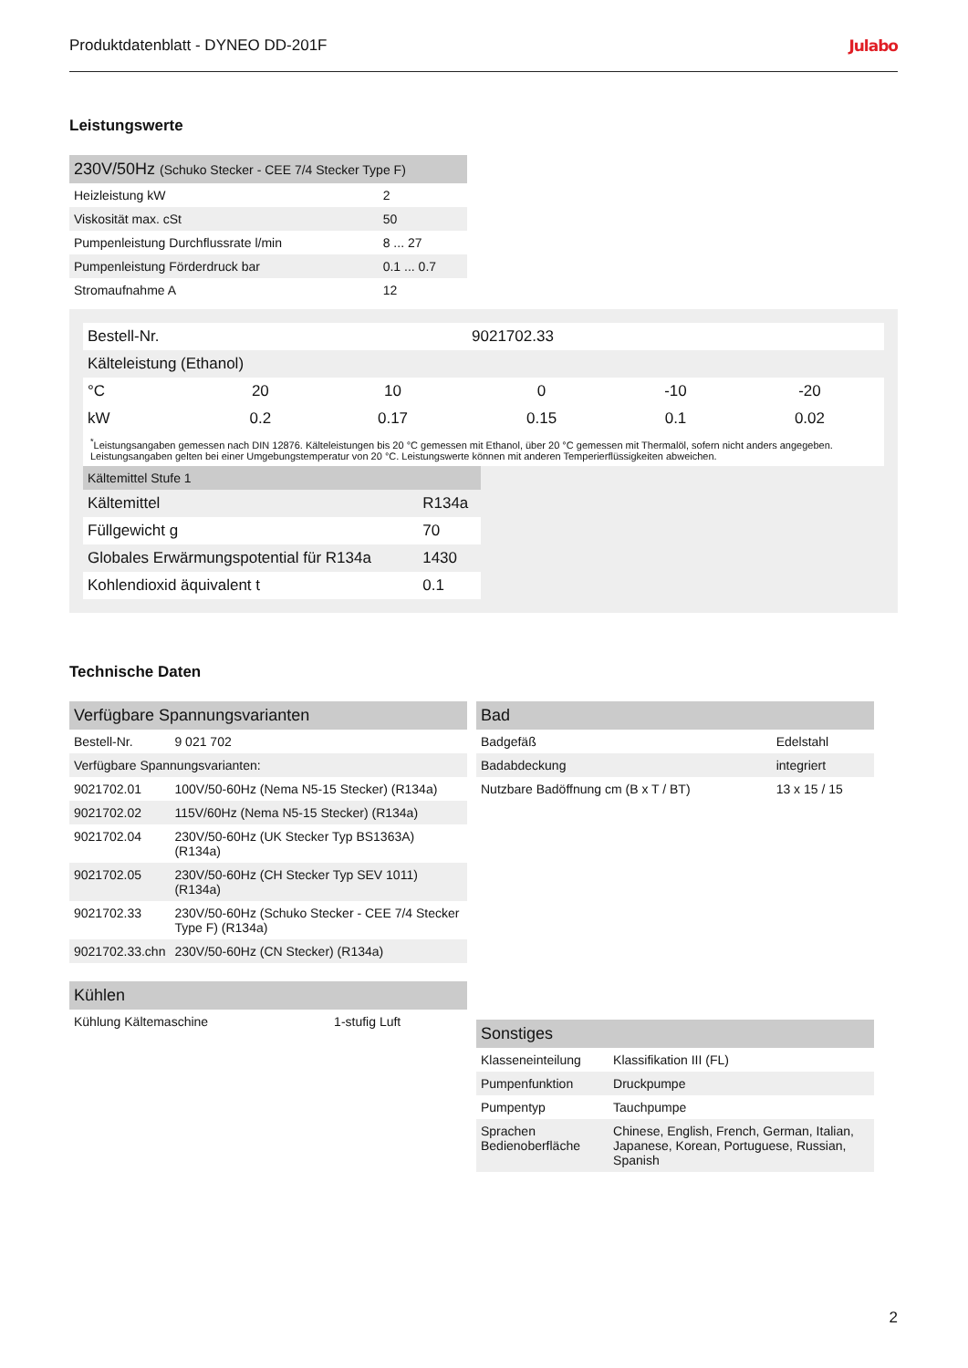Produktdatenblatt - DYNEO DD-201F Julabo
Leistungswerte
| 230V/50Hz (Schuko Stecker - CEE 7/4 Stecker Type F) | |
| --- | --- |
| Heizleistung kW | 2 |
| Viskosität max. cSt | 50 |
| Pumpenleistung Durchflussrate l/min | 8 ... 27 |
| Pumpenleistung Förderdruck bar | 0.1 ... 0.7 |
| Stromaufnahme A | 12 |
| Bestell-Nr. | | | 9021702.33 | | |
| Kälteleistung (Ethanol) | | | | | |
| °C | 20 | 10 | 0 | -10 | -20 |
| kW | 0.2 | 0.17 | 0.15 | 0.1 | 0.02 |
<sup>*</sup> Leistungsangaben gemessen nach DIN 12876. Kälteleistungen bis 20 °C gemessen mit Ethanol, über 20 °C gemessen mit Thermalöl, sofern nicht anders angegeben. Leistungsangaben gelten bei einer Umgebungstemperatur von 20 °C. Leistungswerte können mit anderen Temperierflüssigkeiten abweichen.
| Kältemittel Stufe 1 | |
| --- | --- |
| Kältemittel | R134a |
| Füllgewicht g | 70 |
| Globales Erwärmungspotential für R134a | 1430 |
| Kohlendioxid äquivalent t | 0.1 |
Technische Daten
| Verfügbare Spannungsvarianten | |
| --- | --- |
| Bestell-Nr. | 9 021 702 |
| Verfügbare Spannungsvarianten: | |
| 9021702.01 | 100V/50-60Hz (Nema N5-15 Stecker) (R134a) |
| 9021702.02 | 115V/60Hz (Nema N5-15 Stecker) (R134a) |
| 9021702.04 | 230V/50-60Hz (UK Stecker Typ BS1363A) (R134a) |
| 9021702.05 | 230V/50-60Hz (CH Stecker Typ SEV 1011) (R134a) |
| 9021702.33 | 230V/50-60Hz (Schuko Stecker - CEE 7/4 Stecker Type F) (R134a) |
| 9021702.33.chn | 230V/50-60Hz (CN Stecker) (R134a) |
| Kühlen | |
| --- | --- |
| Kühlung Kältemaschine | 1-stufig Luft |
| Bad | |
| --- | --- |
| Badgefäß | Edelstahl |
| Badabdeckung | integriert |
| Nutzbare Badöffnung cm (B x T / BT) | 13 x 15 / 15 |
| Sonstiges | |
| --- | --- |
| Klasseneinteilung | Klassifikation III (FL) |
| Pumpenfunktion | Druckpumpe |
| Pumpentyp | Tauchpumpe |
| Sprachen Bedienoberfläche | Chinese, English, French, German, Italian, Japanese, Korean, Portuguese, Russian, Spanish |
2